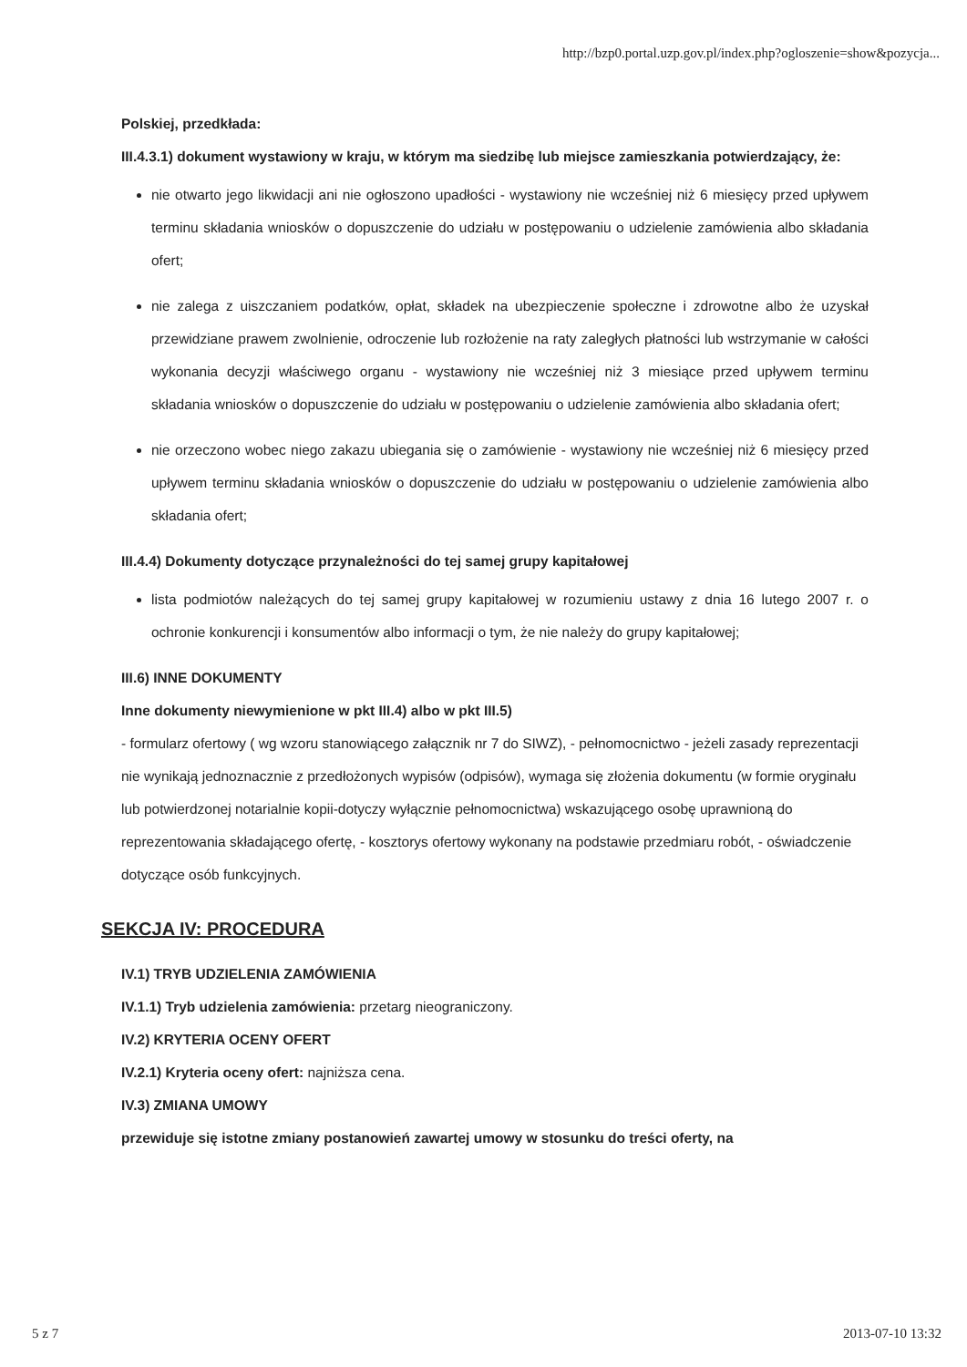http://bzp0.portal.uzp.gov.pl/index.php?ogloszenie=show&pozycja...
Polskiej, przedkłada:
III.4.3.1) dokument wystawiony w kraju, w którym ma siedzibę lub miejsce zamieszkania potwierdzający, że:
nie otwarto jego likwidacji ani nie ogłoszono upadłości - wystawiony nie wcześniej niż 6 miesięcy przed upływem terminu składania wniosków o dopuszczenie do udziału w postępowaniu o udzielenie zamówienia albo składania ofert;
nie zalega z uiszczaniem podatków, opłat, składek na ubezpieczenie społeczne i zdrowotne albo że uzyskał przewidziane prawem zwolnienie, odroczenie lub rozłożenie na raty zaległych płatności lub wstrzymanie w całości wykonania decyzji właściwego organu - wystawiony nie wcześniej niż 3 miesiące przed upływem terminu składania wniosków o dopuszczenie do udziału w postępowaniu o udzielenie zamówienia albo składania ofert;
nie orzeczono wobec niego zakazu ubiegania się o zamówienie - wystawiony nie wcześniej niż 6 miesięcy przed upływem terminu składania wniosków o dopuszczenie do udziału w postępowaniu o udzielenie zamówienia albo składania ofert;
III.4.4) Dokumenty dotyczące przynależności do tej samej grupy kapitałowej
lista podmiotów należących do tej samej grupy kapitałowej w rozumieniu ustawy z dnia 16 lutego 2007 r. o ochronie konkurencji i konsumentów albo informacji o tym, że nie należy do grupy kapitałowej;
III.6) INNE DOKUMENTY
Inne dokumenty niewymienione w pkt III.4) albo w pkt III.5)
- formularz ofertowy ( wg wzoru stanowiącego załącznik nr 7 do SIWZ), - pełnomocnictwo - jeżeli zasady reprezentacji nie wynikają jednoznacznie z przedłożonych wypisów (odpisów), wymaga się złożenia dokumentu (w formie oryginału lub potwierdzonej notarialnie kopii-dotyczy wyłącznie pełnomocnictwa) wskazującego osobę uprawnioną do reprezentowania składającego ofertę, - kosztorys ofertowy wykonany na podstawie przedmiaru robót, - oświadczenie dotyczące osób funkcyjnych.
SEKCJA IV: PROCEDURA
IV.1) TRYB UDZIELENIA ZAMÓWIENIA
IV.1.1) Tryb udzielenia zamówienia: przetarg nieograniczony.
IV.2) KRYTERIA OCENY OFERT
IV.2.1) Kryteria oceny ofert: najniższa cena.
IV.3) ZMIANA UMOWY
przewiduje się istotne zmiany postanowień zawartej umowy w stosunku do treści oferty, na
5 z 7 2013-07-10 13:32